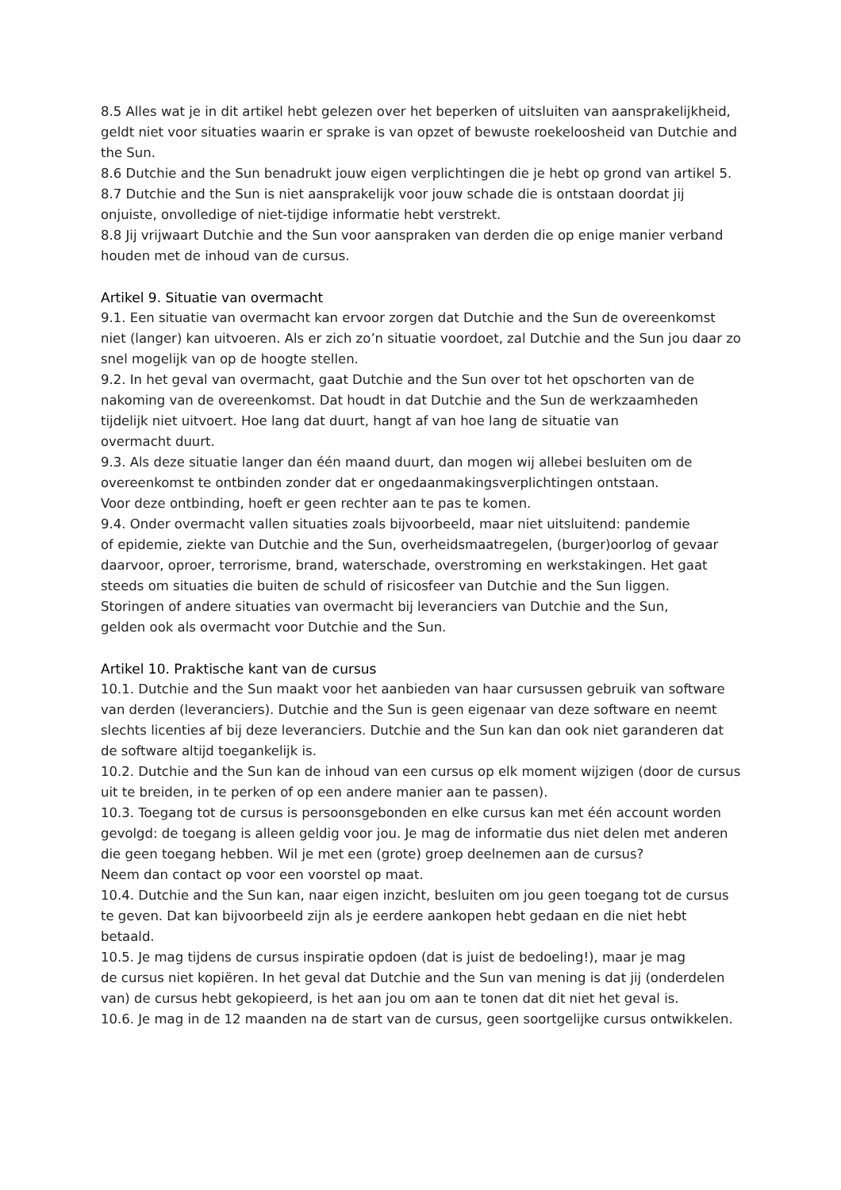8.5 Alles wat je in dit artikel hebt gelezen over het beperken of uitsluiten van aansprakelijkheid, geldt niet voor situaties waarin er sprake is van opzet of bewuste roekeloosheid van Dutchie and the Sun.
8.6 Dutchie and the Sun benadrukt jouw eigen verplichtingen die je hebt op grond van artikel 5.
8.7 Dutchie and the Sun is niet aansprakelijk voor jouw schade die is ontstaan doordat jij onjuiste, onvolledige of niet-tijdige informatie hebt verstrekt.
8.8 Jij vrijwaart Dutchie and the Sun voor aanspraken van derden die op enige manier verband houden met de inhoud van de cursus.
Artikel 9. Situatie van overmacht
9.1. Een situatie van overmacht kan ervoor zorgen dat Dutchie and the Sun de overeenkomst niet (langer) kan uitvoeren. Als er zich zo’n situatie voordoet, zal Dutchie and the Sun jou daar zo snel mogelijk van op de hoogte stellen.
9.2. In het geval van overmacht, gaat Dutchie and the Sun over tot het opschorten van de nakoming van de overeenkomst. Dat houdt in dat Dutchie and the Sun de werkzaamheden tijdelijk niet uitvoert. Hoe lang dat duurt, hangt af van hoe lang de situatie van
overmacht duurt.
9.3. Als deze situatie langer dan één maand duurt, dan mogen wij allebei besluiten om de overeenkomst te ontbinden zonder dat er ongedaanmakingsverplichtingen ontstaan.
Voor deze ontbinding, hoeft er geen rechter aan te pas te komen.
9.4. Onder overmacht vallen situaties zoals bijvoorbeeld, maar niet uitsluitend: pandemie
of epidemie, ziekte van Dutchie and the Sun, overheidsmaatregelen, (burger)oorlog of gevaar daarvoor, oproer, terrorisme, brand, waterschade, overstroming en werkstakingen. Het gaat steeds om situaties die buiten de schuld of risicosfeer van Dutchie and the Sun liggen.
Storingen of andere situaties van overmacht bij leveranciers van Dutchie and the Sun,
gelden ook als overmacht voor Dutchie and the Sun.
Artikel 10. Praktische kant van de cursus
10.1. Dutchie and the Sun maakt voor het aanbieden van haar cursussen gebruik van software van derden (leveranciers). Dutchie and the Sun is geen eigenaar van deze software en neemt slechts licenties af bij deze leveranciers. Dutchie and the Sun kan dan ook niet garanderen dat de software altijd toegankelijk is.
10.2. Dutchie and the Sun kan de inhoud van een cursus op elk moment wijzigen (door de cursus uit te breiden, in te perken of op een andere manier aan te passen).
10.3. Toegang tot de cursus is persoonsgebonden en elke cursus kan met één account worden gevolgd: de toegang is alleen geldig voor jou. Je mag de informatie dus niet delen met anderen die geen toegang hebben. Wil je met een (grote) groep deelnemen aan de cursus?
Neem dan contact op voor een voorstel op maat.
10.4. Dutchie and the Sun kan, naar eigen inzicht, besluiten om jou geen toegang tot de cursus te geven. Dat kan bijvoorbeeld zijn als je eerdere aankopen hebt gedaan en die niet hebt betaald.
10.5. Je mag tijdens de cursus inspiratie opdoen (dat is juist de bedoeling!), maar je mag
de cursus niet kopiëren. In het geval dat Dutchie and the Sun van mening is dat jij (onderdelen van) de cursus hebt gekopieerd, is het aan jou om aan te tonen dat dit niet het geval is.
10.6. Je mag in de 12 maanden na de start van de cursus, geen soortgelijke cursus ontwikkelen.